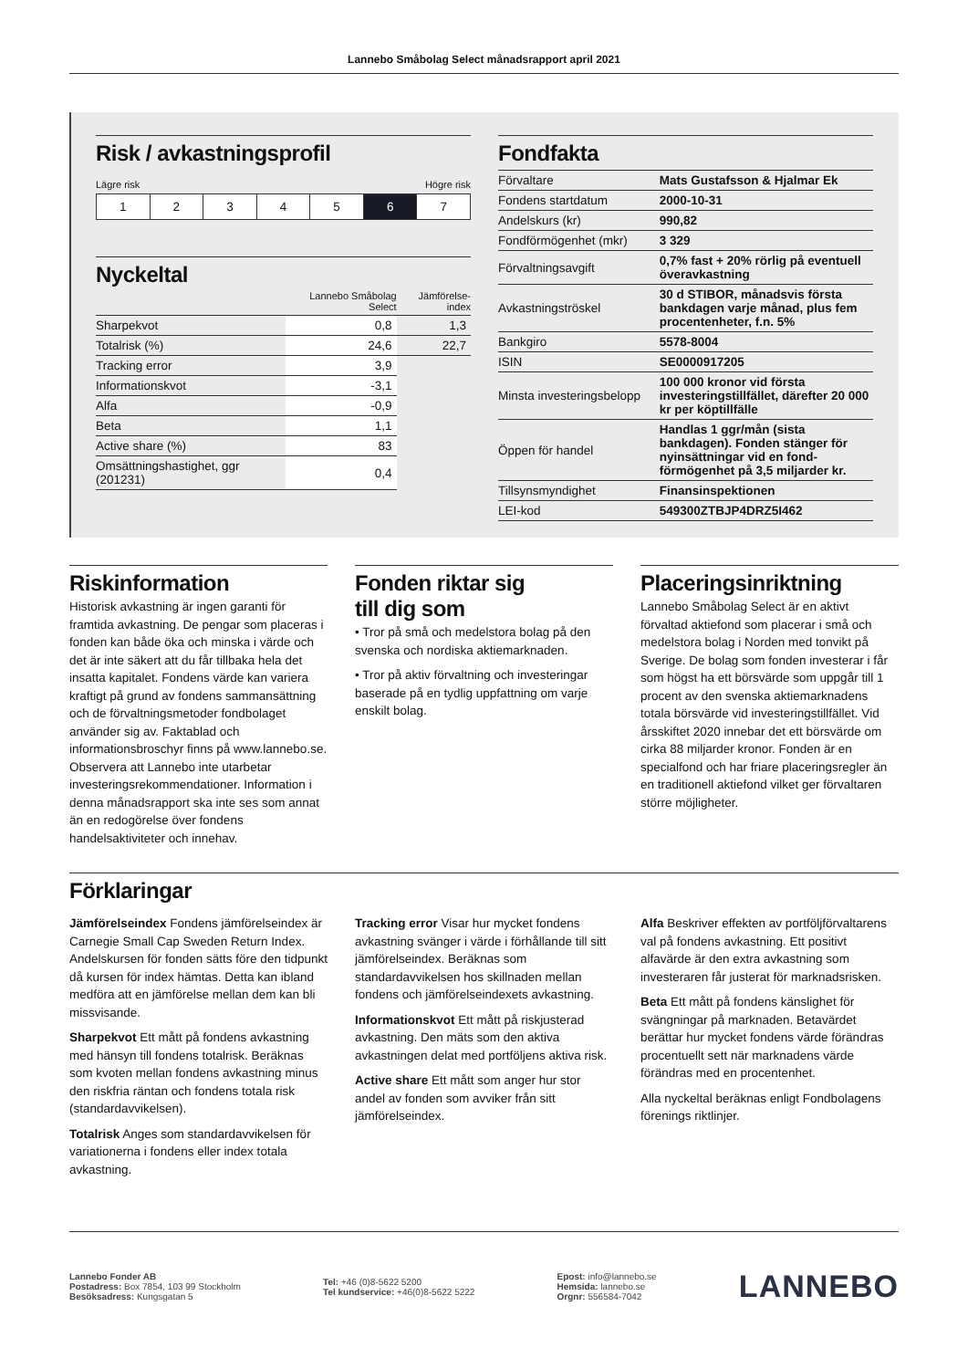Lannebo Småbolag Select månadsrapport april 2021
Risk / avkastningsprofil
Lägre risk Högre risk
1 2 3 4 5 6 7
Nyckeltal
| | Lannebo Småbolag Select | Jämförelse-index |
| --- | --- | --- |
| Sharpekvot | 0,8 | 1,3 |
| Totalrisk (%) | 24,6 | 22,7 |
| Tracking error | 3,9 | |
| Informationskvot | -3,1 | |
| Alfa | -0,9 | |
| Beta | 1,1 | |
| Active share (%) | 83 | |
| Omsättningshastighet, ggr (201231) | 0,4 | |
Fondfakta
| Förvaltare | Mats Gustafsson & Hjalmar Ek |
| Fondens startdatum | 2000-10-31 |
| Andelskurs (kr) | 990,82 |
| Fondförmögenhet (mkr) | 3 329 |
| Förvaltningsavgift | 0,7% fast + 20% rörlig på eventuell överavkastning |
| Avkastningströskel | 30 d STIBOR, månadsvis första bankdagen varje månad, plus fem procentenheter, f.n. 5% |
| Bankgiro | 5578-8004 |
| ISIN | SE0000917205 |
| Minsta investeringsbelopp | 100 000 kronor vid första investeringstillfället, därefter 20 000 kr per köptillfälle |
| Öppen för handel | Handlas 1 ggr/mån (sista bankdagen). Fonden stänger för nyinsättningar vid en fond-förmögenhet på 3,5 miljarder kr. |
| Tillsynsmyndighet | Finansinspektionen |
| LEI-kod | 549300ZTBJP4DRZ5I462 |
Riskinformation
Historisk avkastning är ingen garanti för framtida avkastning. De pengar som placeras i fonden kan både öka och minska i värde och det är inte säkert att du får tillbaka hela det insatta kapitalet. Fondens värde kan variera kraftigt på grund av fondens sammansättning och de förvaltningsmetoder fondbolaget använder sig av. Faktablad och informationsbroschyr finns på www.lannebo.se. Observera att Lannebo inte utarbetar investeringsrekommendationer. Information i denna månadsrapport ska inte ses som annat än en redogörelse över fondens handelsaktiviteter och innehav.
Fonden riktar sig
till dig som
• Tror på små och medelstora bolag på den svenska och nordiska aktiemarknaden.
• Tror på aktiv förvaltning och investeringar baserade på en tydlig uppfattning om varje enskilt bolag.
Placeringsinriktning
Lannebo Småbolag Select är en aktivt förvaltad aktiefond som placerar i små och medelstora bolag i Norden med tonvikt på Sverige. De bolag som fonden investerar i får som högst ha ett börsvärde som uppgår till 1 procent av den svenska aktiemarknadens totala börsvärde vid investeringstillfället. Vid årsskiftet 2020 innebar det ett börsvärde om cirka 88 miljarder kronor. Fonden är en specialfond och har friare placeringsregler än en traditionell aktiefond vilket ger förvaltaren större möjligheter.
Förklaringar
Jämförelseindex Fondens jämförelseindex är Carnegie Small Cap Sweden Return Index. Andelskursen för fonden sätts före den tidpunkt då kursen för index hämtas. Detta kan ibland medföra att en jämförelse mellan dem kan bli missvisande.
Sharpekvot Ett mått på fondens avkastning med hänsyn till fondens totalrisk. Beräknas som kvoten mellan fondens avkastning minus den riskfria räntan och fondens totala risk (standardavvikelsen).
Totalrisk Anges som standardavvikelsen för variationerna i fondens eller index totala avkastning.
Tracking error Visar hur mycket fondens avkastning svänger i värde i förhållande till sitt jämförelseindex. Beräknas som standardavvikelsen hos skillnaden mellan fondens och jämförelseindexets avkastning.
Informationskvot Ett mått på riskjusterad avkastning. Den mäts som den aktiva avkastningen delat med portföljens aktiva risk.
Active share Ett mått som anger hur stor andel av fonden som avviker från sitt jämförelseindex.
Alfa Beskriver effekten av portföljförvaltarens val på fondens avkastning. Ett positivt alfavärde är den extra avkastning som investeraren får justerat för marknadsrisken.
Beta Ett mått på fondens känslighet för svängningar på marknaden. Betavärdet berättar hur mycket fondens värde förändras procentuellt sett när marknadens värde förändras med en procentenhet.
Alla nyckeltal beräknas enligt Fondbolagens förenings riktlinjer.
Lannebo Fonder AB
Postadress: Box 7854, 103 99 Stockholm
Besöksadress: Kungsgatan 5
Tel: +46 (0)8-5622 5200
Tel kundservice: +46(0)8-5622 5222
Epost: info@lannebo.se
Hemsida: lannebo.se
Orgnr: 556584-7042
LANNEBO